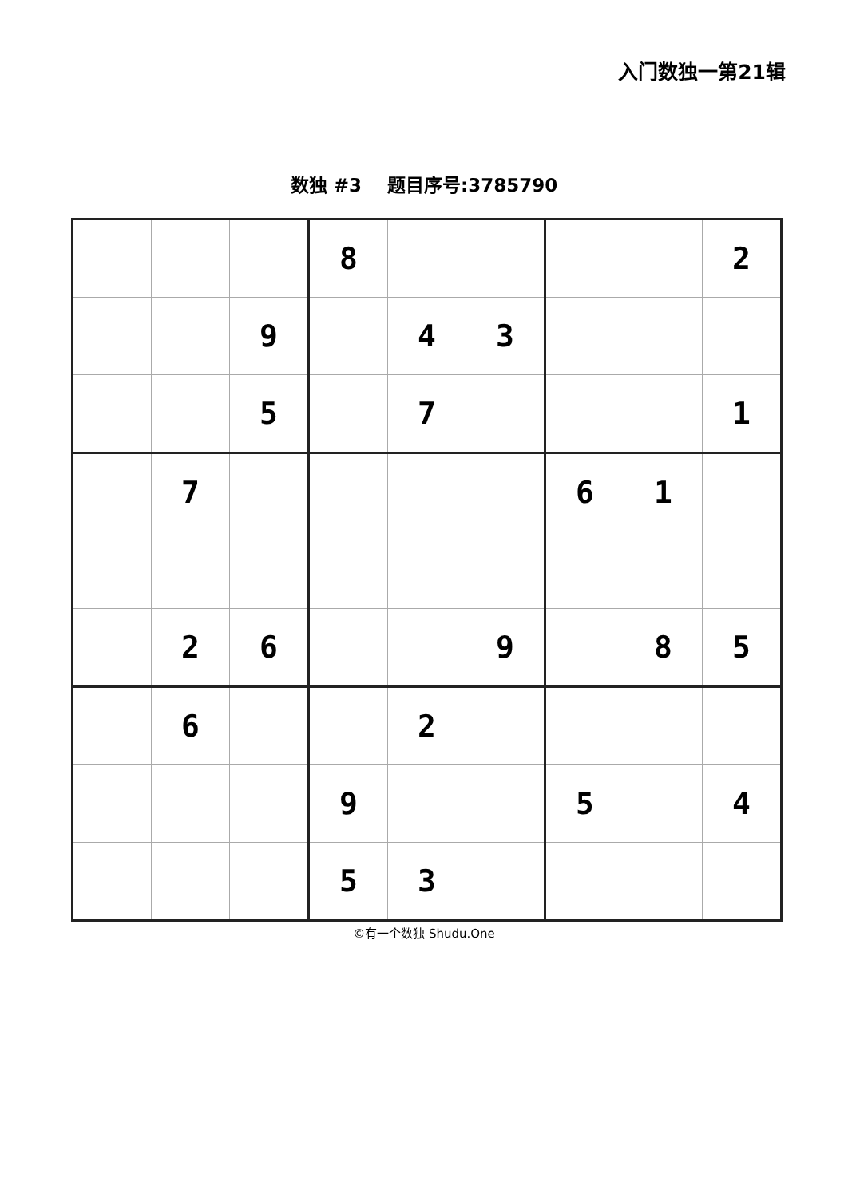入门数独一第21辑
数独 #3 题目序号:3785790
| | | | 8 | | | | | 2 |
| | | 9 | | 4 | 3 | | | |
| | | 5 | | 7 | | | | 1 |
| | 7 | | | | | 6 | 1 | |
| | 2 | 6 | | | 9 | | 8 | 5 |
| | 6 | | | 2 | | | | |
| | | | 9 | | | 5 | | 4 |
| | | | 5 | 3 | | | | |
©有一个数独 Shudu.One